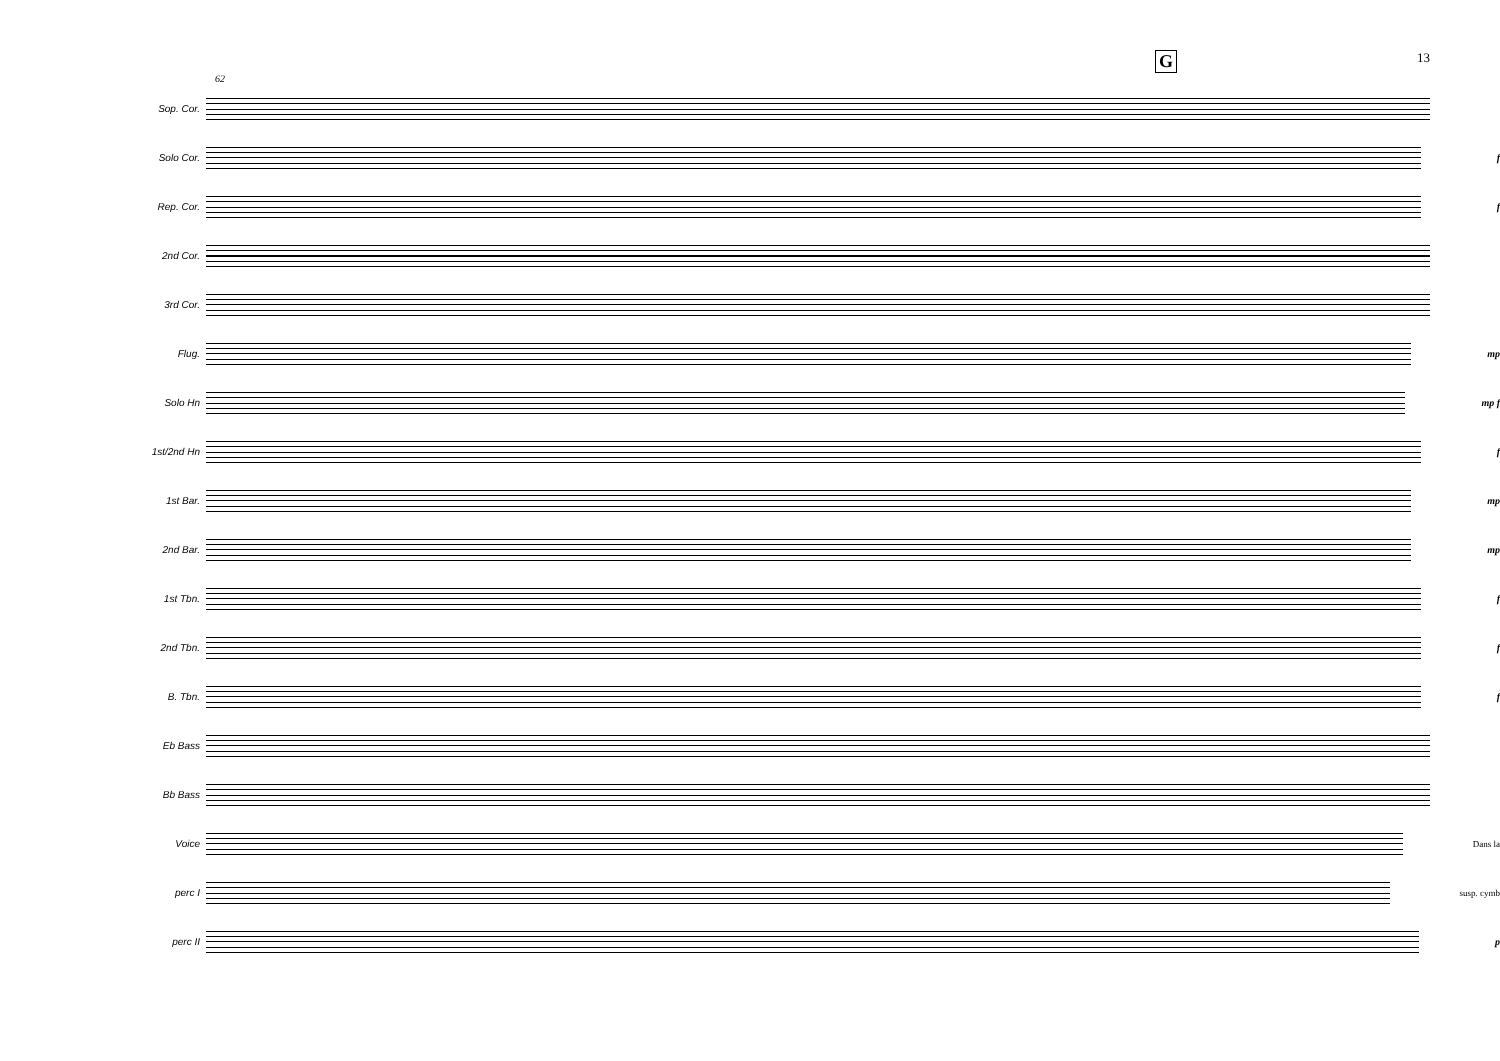G 13
62
Sop. Cor.
Solo Cor. f
Rep. Cor. f
2nd Cor.
3rd Cor.
Flug. mp
Solo Hn mp f
1st/2nd Hn f
1st Bar. mp
2nd Bar. mp
1st Tbn. f
2nd Tbn. f
B. Tbn. f
Eb Bass
Bb Bass
Voice Dans la
perc I susp. cymb
perc II p